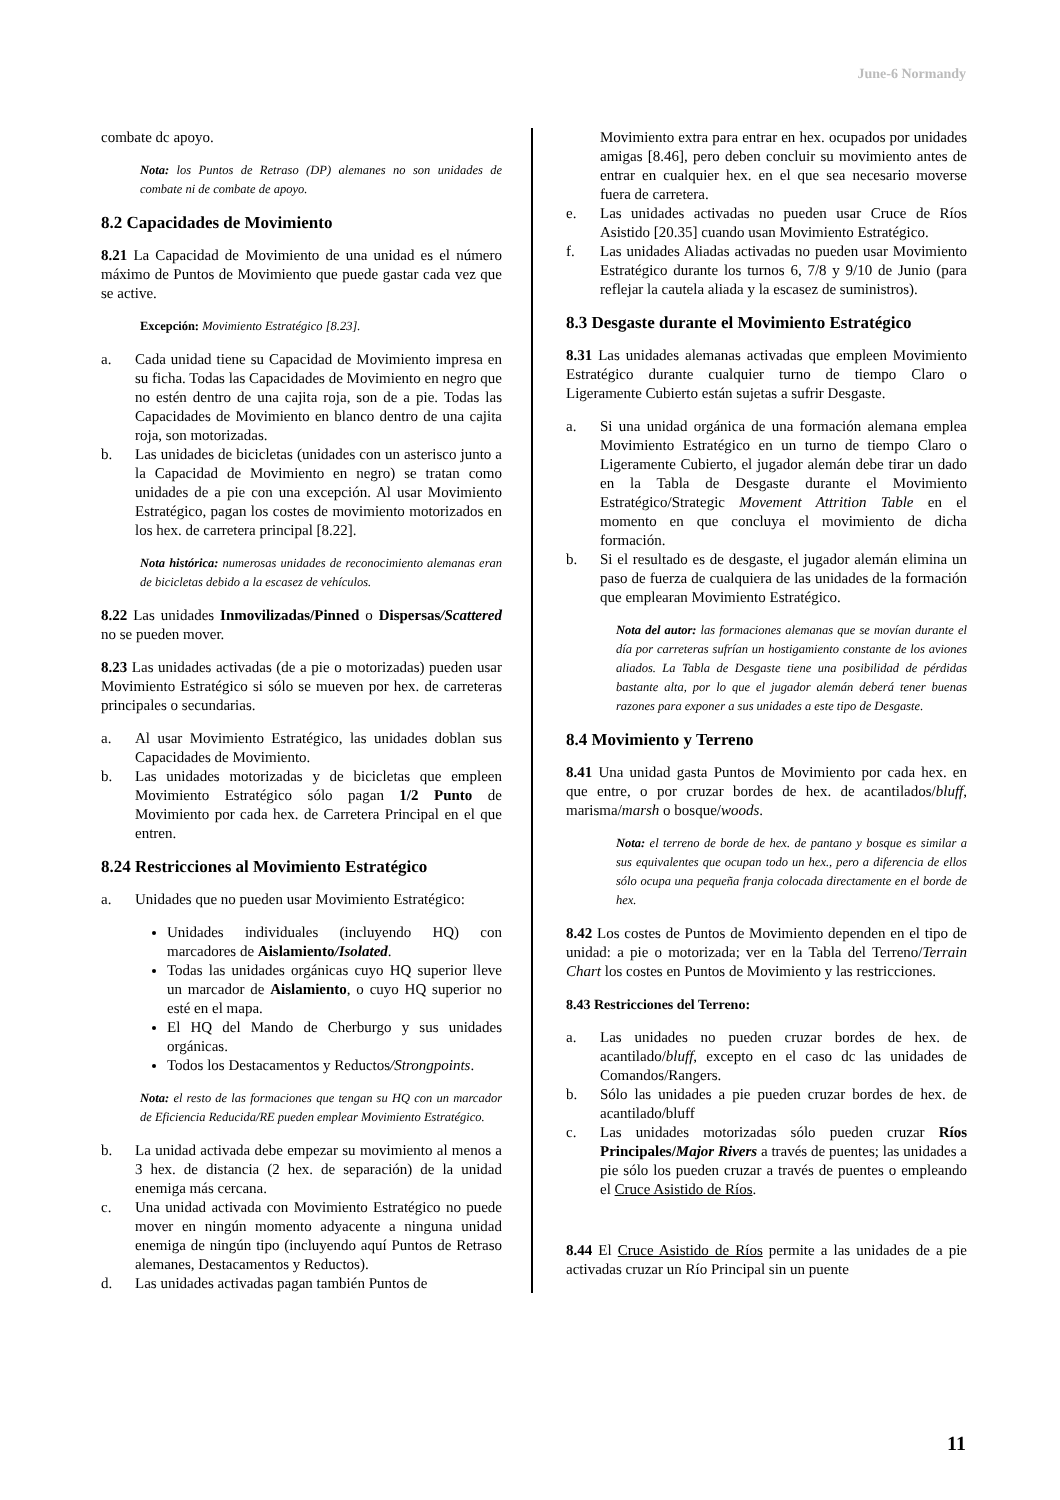June-6 Normandy
combate dc apoyo.
Nota: los Puntos de Retraso (DP) alemanes no son unidades de combate ni de combate de apoyo.
8.2 Capacidades de Movimiento
8.21 La Capacidad de Movimiento de una unidad es el número máximo de Puntos de Movimiento que puede gastar cada vez que se active.
Excepción: Movimiento Estratégico [8.23].
a. Cada unidad tiene su Capacidad de Movimiento impresa en su ficha. Todas las Capacidades de Movimiento en negro que no estén dentro de una cajita roja, son de a pie. Todas las Capacidades de Movimiento en blanco dentro de una cajita roja, son motorizadas.
b. Las unidades de bicicletas (unidades con un asterisco junto a la Capacidad de Movimiento en negro) se tratan como unidades de a pie con una excepción. Al usar Movimiento Estratégico, pagan los costes de movimiento motorizados en los hex. de carretera principal [8.22].
Nota histórica: numerosas unidades de reconocimiento alemanas eran de bicicletas debido a la escasez de vehículos.
8.22 Las unidades Inmovilizadas/Pinned o Dispersas/Scattered no se pueden mover.
8.23 Las unidades activadas (de a pie o motorizadas) pueden usar Movimiento Estratégico si sólo se mueven por hex. de carreteras principales o secundarias.
a. Al usar Movimiento Estratégico, las unidades doblan sus Capacidades de Movimiento.
b. Las unidades motorizadas y de bicicletas que empleen Movimiento Estratégico sólo pagan 1/2 Punto de Movimiento por cada hex. de Carretera Principal en el que entren.
8.24 Restricciones al Movimiento Estratégico
a. Unidades que no pueden usar Movimiento Estratégico:
Unidades individuales (incluyendo HQ) con marcadores de Aislamiento/Isolated.
Todas las unidades orgánicas cuyo HQ superior lleve un marcador de Aislamiento, o cuyo HQ superior no esté en el mapa.
El HQ del Mando de Cherburgo y sus unidades orgánicas.
Todos los Destacamentos y Reductos/Strongpoints.
Nota: el resto de las formaciones que tengan su HQ con un marcador de Eficiencia Reducida/RE pueden emplear Movimiento Estratégico.
b. La unidad activada debe empezar su movimiento al menos a 3 hex. de distancia (2 hex. de separación) de la unidad enemiga más cercana.
c. Una unidad activada con Movimiento Estratégico no puede mover en ningún momento adyacente a ninguna unidad enemiga de ningún tipo (incluyendo aquí Puntos de Retraso alemanes, Destacamentos y Reductos).
d. Las unidades activadas pagan también Puntos de
Movimiento extra para entrar en hex. ocupados por unidades amigas [8.46], pero deben concluir su movimiento antes de entrar en cualquier hex. en el que sea necesario moverse fuera de carretera.
e. Las unidades activadas no pueden usar Cruce de Ríos Asistido [20.35] cuando usan Movimiento Estratégico.
f. Las unidades Aliadas activadas no pueden usar Movimiento Estratégico durante los turnos 6, 7/8 y 9/10 de Junio (para reflejar la cautela aliada y la escasez de suministros).
8.3 Desgaste durante el Movimiento Estratégico
8.31 Las unidades alemanas activadas que empleen Movimiento Estratégico durante cualquier turno de tiempo Claro o Ligeramente Cubierto están sujetas a sufrir Desgaste.
a. Si una unidad orgánica de una formación alemana emplea Movimiento Estratégico en un turno de tiempo Claro o Ligeramente Cubierto, el jugador alemán debe tirar un dado en la Tabla de Desgaste durante el Movimiento Estratégico/Strategic Movement Attrition Table en el momento en que concluya el movimiento de dicha formación.
b. Si el resultado es de desgaste, el jugador alemán elimina un paso de fuerza de cualquiera de las unidades de la formación que emplearan Movimiento Estratégico.
Nota del autor: las formaciones alemanas que se movían durante el día por carreteras sufrían un hostigamiento constante de los aviones aliados. La Tabla de Desgaste tiene una posibilidad de pérdidas bastante alta, por lo que el jugador alemán deberá tener buenas razones para exponer a sus unidades a este tipo de Desgaste.
8.4 Movimiento y Terreno
8.41 Una unidad gasta Puntos de Movimiento por cada hex. en que entre, o por cruzar bordes de hex. de acantilados/bluff, marisma/marsh o bosque/woods.
Nota: el terreno de borde de hex. de pantano y bosque es similar a sus equivalentes que ocupan todo un hex., pero a diferencia de ellos sólo ocupa una pequeña franja colocada directamente en el borde de hex.
8.42 Los costes de Puntos de Movimiento dependen en el tipo de unidad: a pie o motorizada; ver en la Tabla del Terreno/Terrain Chart los costes en Puntos de Movimiento y las restricciones.
8.43 Restricciones del Terreno:
a. Las unidades no pueden cruzar bordes de hex. de acantilado/bluff, excepto en el caso dc las unidades de Comandos/Rangers.
b. Sólo las unidades a pie pueden cruzar bordes de hex. de acantilado/bluff
c. Las unidades motorizadas sólo pueden cruzar Ríos Principales/Major Rivers a través de puentes; las unidades a pie sólo los pueden cruzar a través de puentes o empleando el Cruce Asistido de Ríos.
8.44 El Cruce Asistido de Ríos permite a las unidades de a pie activadas cruzar un Río Principal sin un puente
11